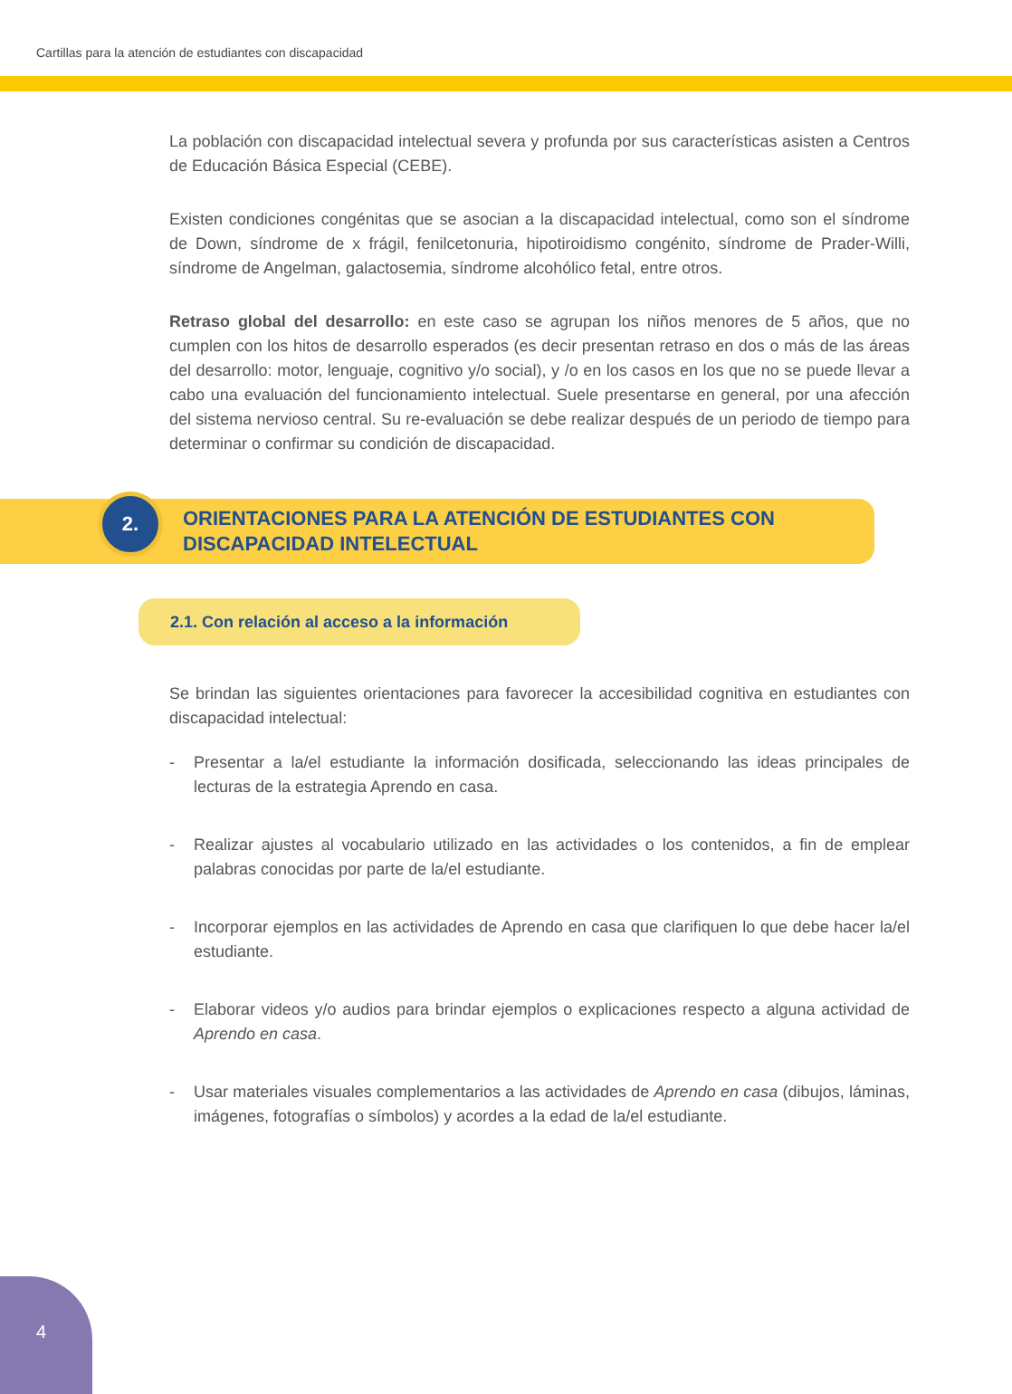Cartillas para la atención de estudiantes con discapacidad
La población con discapacidad intelectual severa y profunda por sus características asisten a Centros de Educación Básica Especial (CEBE).
Existen condiciones congénitas que se asocian a la discapacidad intelectual, como son el síndrome de Down, síndrome de x frágil, fenilcetonuria, hipotiroidismo congénito, síndrome de Prader-Willi, síndrome de Angelman, galactosemia, síndrome alcohólico fetal, entre otros.
Retraso global del desarrollo: en este caso se agrupan los niños menores de 5 años, que no cumplen con los hitos de desarrollo esperados (es decir presentan retraso en dos o más de las áreas del desarrollo: motor, lenguaje, cognitivo y/o social), y /o en los casos en los que no se puede llevar a cabo una evaluación del funcionamiento intelectual. Suele presentarse en general, por una afección del sistema nervioso central. Su re-evaluación se debe realizar después de un periodo de tiempo para determinar o confirmar su condición de discapacidad.
2.
ORIENTACIONES PARA LA ATENCIÓN DE ESTUDIANTES CON DISCAPACIDAD INTELECTUAL
2.1. Con relación al acceso a la información
Se brindan las siguientes orientaciones para favorecer la accesibilidad cognitiva en estudiantes con discapacidad intelectual:
- Presentar a la/el estudiante la información dosificada, seleccionando las ideas principales de lecturas de la estrategia Aprendo en casa.
- Realizar ajustes al vocabulario utilizado en las actividades o los contenidos, a fin de emplear palabras conocidas por parte de la/el estudiante.
- Incorporar ejemplos en las actividades de Aprendo en casa que clarifiquen lo que debe hacer la/el estudiante.
- Elaborar videos y/o audios para brindar ejemplos o explicaciones respecto a alguna actividad de Aprendo en casa.
- Usar materiales visuales complementarios a las actividades de Aprendo en casa (dibujos, láminas, imágenes, fotografías o símbolos) y acordes a la edad de la/el estudiante.
4